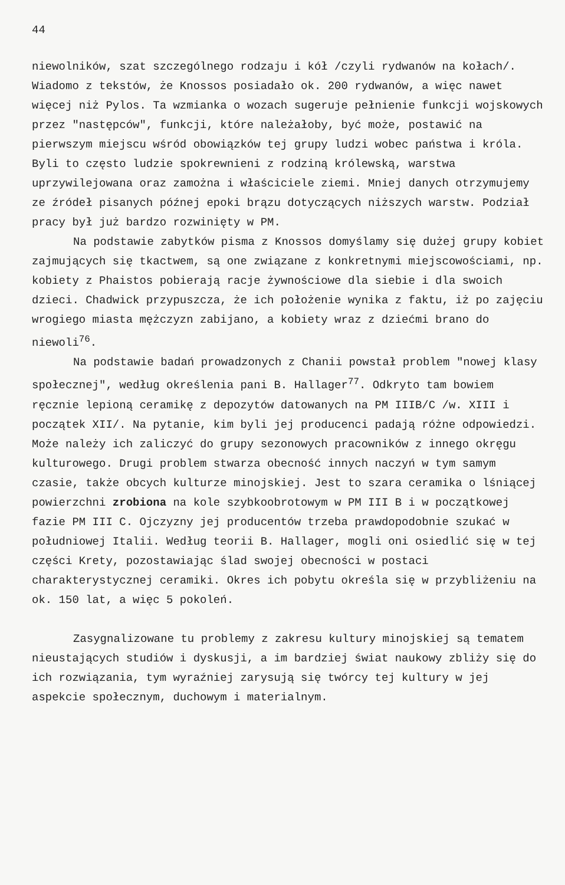44
niewolników, szat szczególnego rodzaju i kół /czyli rydwanów na kołach/. Wiadomo z tekstów, że Knossos posiadało ok. 200 rydwanów, a więc nawet więcej niż Pylos. Ta wzmianka o wozach sugeruje pełnienie funkcji wojskowych przez "następców", funkcji, które należałoby, być może, postawić na pierwszym miejscu wśród obowiązków tej grupy ludzi wobec państwa i króla. Byli to często ludzie spokrewnieni z rodziną królewską, warstwa uprzywilejowana oraz zamożna i właściciele ziemi. Mniej danych otrzymujemy ze źródeł pisanych późnej epoki brązu dotyczących niższych warstw. Podział pracy był już bardzo rozwinięty w PM.
Na podstawie zabytków pisma z Knossos domyślamy się dużej grupy kobiet zajmujących się tkactwem, są one związane z konkretnymi miejscowościami, np. kobiety z Phaistos pobierają racje żywnościowe dla siebie i dla swoich dzieci. Chadwick przypuszcza, że ich położenie wynika z faktu, iż po zajęciu wrogiego miasta mężczyzn zabijano, a kobiety wraz z dziećmi brano do niewoli<sup>76</sup>.
Na podstawie badań prowadzonych z Chanii powstał problem "nowej klasy społecznej", według określenia pani B. Hallager<sup>77</sup>. Odkryto tam bowiem ręcznie lepioną ceramikę z depozytów datowanych na PM IIIB/C /w. XIII i początek XII/. Na pytanie, kim byli jej producenci padają różne odpowiedzi. Może należy ich zaliczyć do grupy sezonowych pracowników z innego okręgu kulturowego. Drugi problem stwarza obecność innych naczyń w tym samym czasie, także obcych kulturze minojskiej. Jest to szara ceramika o lśniącej powierzchni zrobiona na kole szybkoobrotowym w PM III B i w początkowej fazie PM III C. Ojczyzny jej producentów trzeba prawdopodobnie szukać w południowej Italii. Według teorii B. Hallager, mogli oni osiedlić się w tej części Krety, pozostawiając ślad swojej obecności w postaci charakterystycznej ceramiki. Okres ich pobytu określa się w przybliżeniu na ok. 150 lat, a więc 5 pokoleń.
Zasygnalizowane tu problemy z zakresu kultury minojskiej są tematem nieustających studiów i dyskusji, a im bardziej świat naukowy zbliży się do ich rozwiązania, tym wyraźniej zarysują się twórcy tej kultury w jej aspekcie społecznym, duchowym i materialnym.